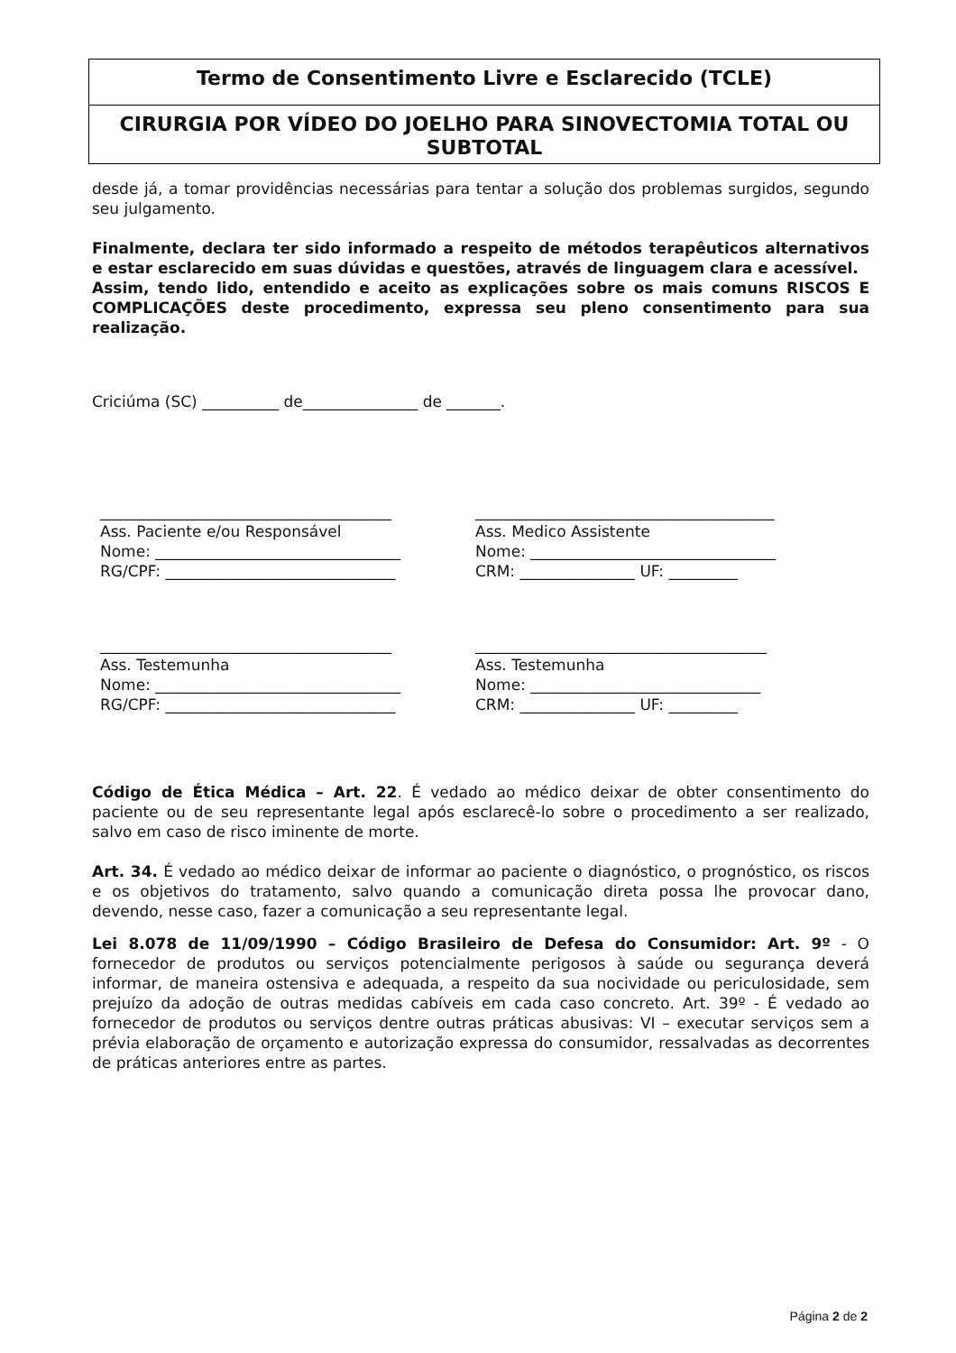Termo de Consentimento Livre e Esclarecido (TCLE)
CIRURGIA POR VÍDEO DO JOELHO PARA SINOVECTOMIA TOTAL OU SUBTOTAL
desde já, a tomar providências necessárias para tentar a solução dos problemas surgidos, segundo seu julgamento.
Finalmente, declara ter sido informado a respeito de métodos terapêuticos alternativos e estar esclarecido em suas dúvidas e questões, através de linguagem clara e acessível.
Assim, tendo lido, entendido e aceito as explicações sobre os mais comuns RISCOS E COMPLICAÇÕES deste procedimento, expressa seu pleno consentimento para sua realização.
Criciúma (SC) __________ de_______________ de _______.
______________________________________ Ass. Paciente e/ou Responsável Nome: ________________________________ RG/CPF: ______________________________
_______________________________________ Ass. Medico Assistente Nome: ________________________________ CRM: _______________ UF: _________
______________________________________ Ass. Testemunha Nome: ________________________________ RG/CPF: ______________________________
______________________________________ Ass. Testemunha Nome: ______________________________ CRM: _______________ UF: _________
Código de Ética Médica – Art. 22. É vedado ao médico deixar de obter consentimento do paciente ou de seu representante legal após esclarecê-lo sobre o procedimento a ser realizado, salvo em caso de risco iminente de morte.
Art. 34. É vedado ao médico deixar de informar ao paciente o diagnóstico, o prognóstico, os riscos e os objetivos do tratamento, salvo quando a comunicação direta possa lhe provocar dano, devendo, nesse caso, fazer a comunicação a seu representante legal.
Lei 8.078 de 11/09/1990 – Código Brasileiro de Defesa do Consumidor: Art. 9º - O fornecedor de produtos ou serviços potencialmente perigosos à saúde ou segurança deverá informar, de maneira ostensiva e adequada, a respeito da sua nocividade ou periculosidade, sem prejuízo da adoção de outras medidas cabíveis em cada caso concreto. Art. 39º - É vedado ao fornecedor de produtos ou serviços dentre outras práticas abusivas: VI – executar serviços sem a prévia elaboração de orçamento e autorização expressa do consumidor, ressalvadas as decorrentes de práticas anteriores entre as partes.
Página 2 de 2